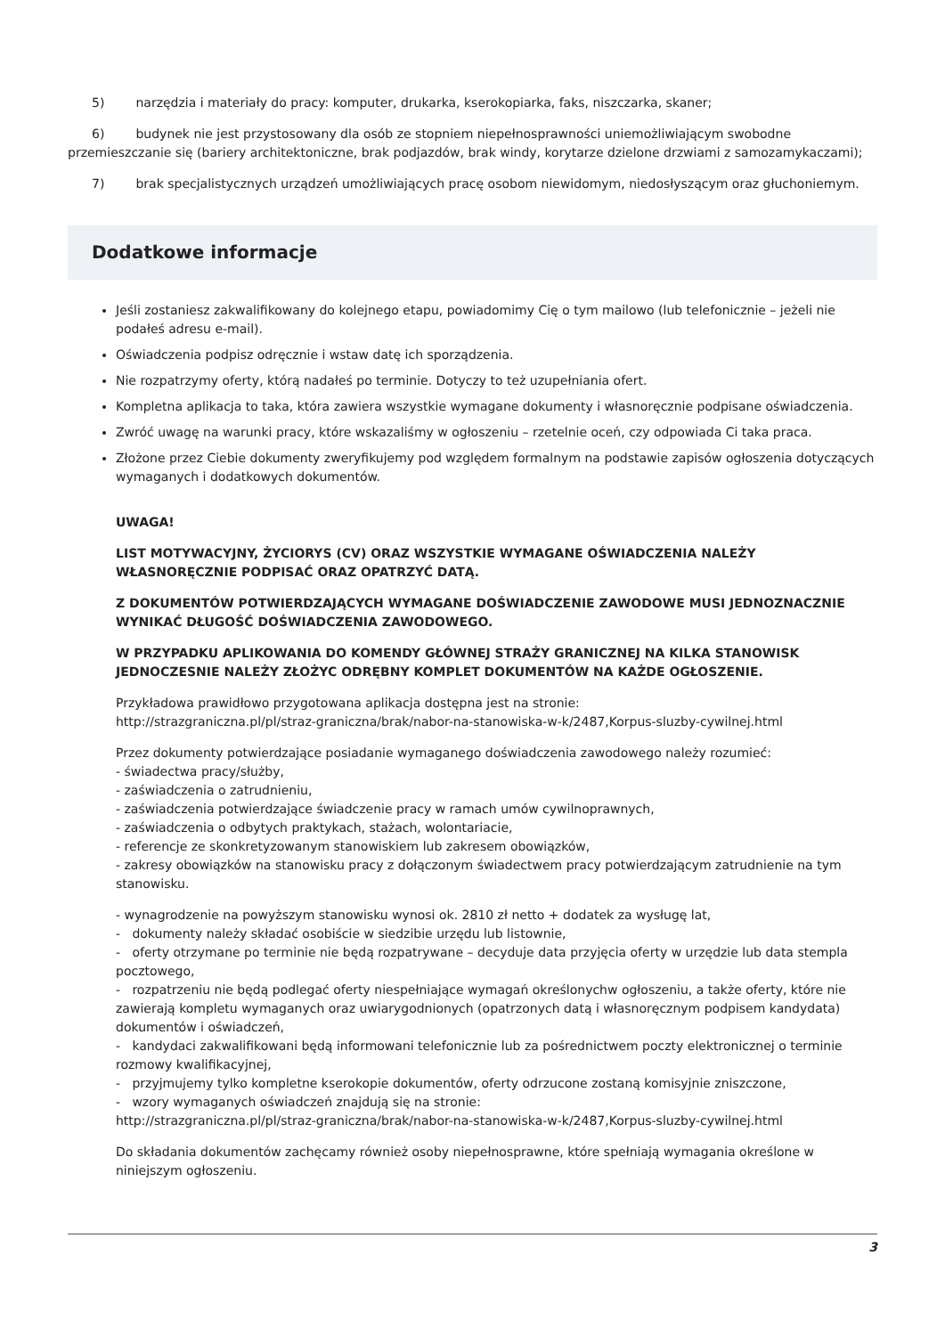5) narzędzia i materiały do pracy: komputer, drukarka, kserokopiarka, faks, niszczarka, skaner;
6) budynek nie jest przystosowany dla osób ze stopniem niepełnosprawności uniemożliwiającym swobodne przemieszczanie się (bariery architektoniczne, brak podjazdów, brak windy, korytarze dzielone drzwiami z samozamykaczami);
7) brak specjalistycznych urządzeń umożliwiających pracę osobom niewidomym, niedosłyszącym oraz głuchoniemym.
Dodatkowe informacje
Jeśli zostaniesz zakwalifikowany do kolejnego etapu, powiadomimy Cię o tym mailowo (lub telefonicznie – jeżeli nie podałeś adresu e-mail).
Oświadczenia podpisz odręcznie i wstaw datę ich sporządzenia.
Nie rozpatrzymy oferty, którą nadałeś po terminie. Dotyczy to też uzupełniania ofert.
Kompletna aplikacja to taka, która zawiera wszystkie wymagane dokumenty i własnoręcznie podpisane oświadczenia.
Zwróć uwagę na warunki pracy, które wskazaliśmy w ogłoszeniu – rzetelnie oceń, czy odpowiada Ci taka praca.
Złożone przez Ciebie dokumenty zweryfikujemy pod względem formalnym na podstawie zapisów ogłoszenia dotyczących wymaganych i dodatkowych dokumentów.
UWAGA!
LIST MOTYWACYJNY, ŻYCIORYS (CV) ORAZ WSZYSTKIE WYMAGANE OŚWIADCZENIA NALEŻY WŁASNORĘCZNIE PODPISAĆ ORAZ OPATRZYĆ DATĄ.
Z DOKUMENTÓW POTWIERDZAJĄCYCH WYMAGANE DOŚWIADCZENIE ZAWODOWE MUSI JEDNOZNACZNIE WYNIKAĆ DŁUGOŚĆ DOŚWIADCZENIA ZAWODOWEGO.
W PRZYPADKU APLIKOWANIA DO KOMENDY GŁÓWNEJ STRAŻY GRANICZNEJ NA KILKA STANOWISK JEDNOCZESNIE NALEŻY ZŁOŻYC ODRĘBNY KOMPLET DOKUMENTÓW NA KAŻDE OGŁOSZENIE.
Przykładowa prawidłowo przygotowana aplikacja dostępna jest na stronie:
http://strazgraniczna.pl/pl/straz-graniczna/brak/nabor-na-stanowiska-w-k/2487,Korpus-sluzby-cywilnej.html
Przez dokumenty potwierdzające posiadanie wymaganego doświadczenia zawodowego należy rozumieć:
- świadectwa pracy/służby,
- zaświadczenia o zatrudnieniu,
- zaświadczenia potwierdzające świadczenie pracy w ramach umów cywilnoprawnych,
- zaświadczenia o odbytych praktykach, stażach, wolontariacie,
- referencje ze skonkretyzowanym stanowiskiem lub zakresem obowiązków,
- zakresy obowiązków na stanowisku pracy z dołączonym świadectwem pracy potwierdzającym zatrudnienie na tym stanowisku.
- wynagrodzenie na powyższym stanowisku wynosi ok. 2810 zł netto + dodatek za wysługę lat,
- dokumenty należy składać osobiście w siedzibie urzędu lub listownie,
- oferty otrzymane po terminie nie będą rozpatrywane – decyduje data przyjęcia oferty w urzędzie lub data stempla pocztowego,
- rozpatrzeniu nie będą podlegać oferty niespełniające wymagań określonychw ogłoszeniu, a także oferty, które nie zawierają kompletu wymaganych oraz uwiarygodnionych (opatrzonych datą i własnoręcznym podpisem kandydata) dokumentów i oświadczeń,
- kandydaci zakwalifikowani będą informowani telefonicznie lub za pośrednictwem poczty elektronicznej o terminie rozmowy kwalifikacyjnej,
- przyjmujemy tylko kompletne kserokopie dokumentów, oferty odrzucone zostaną komisyjnie zniszczone,
- wzory wymaganych oświadczeń znajdują się na stronie:
http://strazgraniczna.pl/pl/straz-graniczna/brak/nabor-na-stanowiska-w-k/2487,Korpus-sluzby-cywilnej.html
Do składania dokumentów zachęcamy również osoby niepełnosprawne, które spełniają wymagania określone w niniejszym ogłoszeniu.
3